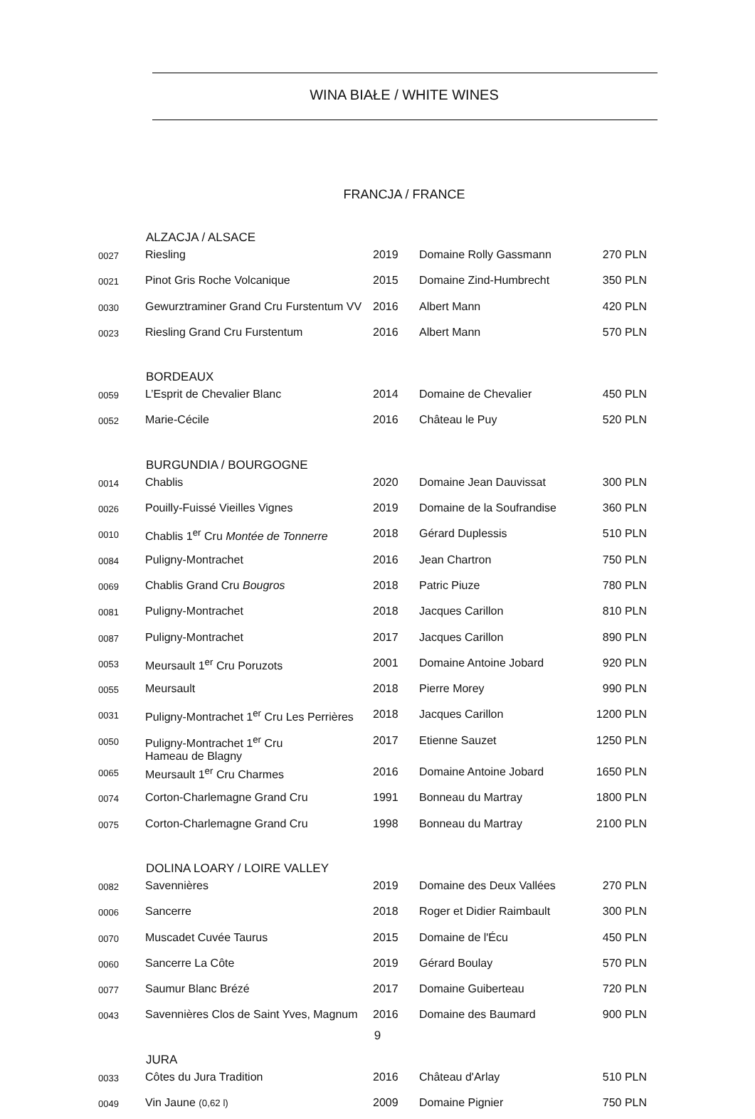WINA BIAŁE / WHITE WINES
FRANCJA / FRANCE
| | ALZACJA / ALSACE | | | |
| 0027 | Riesling | 2019 | Domaine Rolly Gassmann | 270 PLN |
| 0021 | Pinot Gris Roche Volcanique | 2015 | Domaine Zind-Humbrecht | 350 PLN |
| 0030 | Gewurztraminer Grand Cru Furstentum VV | 2016 | Albert Mann | 420 PLN |
| 0023 | Riesling Grand Cru Furstentum | 2016 | Albert Mann | 570 PLN |
| | BORDEAUX | | | |
| 0059 | L’Esprit de Chevalier Blanc | 2014 | Domaine de Chevalier | 450 PLN |
| 0052 | Marie-Cécile | 2016 | Château le Puy | 520 PLN |
| | BURGUNDIA / BOURGOGNE | | | |
| 0014 | Chablis | 2020 | Domaine Jean Dauvissat | 300 PLN |
| 0026 | Pouilly-Fuissé Vieilles Vignes | 2019 | Domaine de la Soufrandise | 360 PLN |
| 0010 | Chablis 1<sup>er</sup> Cru Montée de Tonnerre | 2018 | Gérard Duplessis | 510 PLN |
| 0084 | Puligny-Montrachet | 2016 | Jean Chartron | 750 PLN |
| 0069 | Chablis Grand Cru Bougros | 2018 | Patric Piuze | 780 PLN |
| 0081 | Puligny-Montrachet | 2018 | Jacques Carillon | 810 PLN |
| 0087 | Puligny-Montrachet | 2017 | Jacques Carillon | 890 PLN |
| 0053 | Meursault 1<sup>er</sup> Cru Poruzots | 2001 | Domaine Antoine Jobard | 920 PLN |
| 0055 | Meursault | 2018 | Pierre Morey | 990 PLN |
| 0031 | Puligny-Montrachet 1<sup>er</sup> Cru Les Perrières | 2018 | Jacques Carillon | 1200 PLN |
| 0050 | Puligny-Montrachet 1<sup>er</sup> Cru Hameau de Blagny | 2017 | Etienne Sauzet | 1250 PLN |
| 0065 | Meursault 1<sup>er</sup> Cru Charmes | 2016 | Domaine Antoine Jobard | 1650 PLN |
| 0074 | Corton-Charlemagne Grand Cru | 1991 | Bonneau du Martray | 1800 PLN |
| 0075 | Corton-Charlemagne Grand Cru | 1998 | Bonneau du Martray | 2100 PLN |
| | DOLINA LOARY / LOIRE VALLEY | | | |
| 0082 | Savennières | 2019 | Domaine des Deux Vallées | 270 PLN |
| 0006 | Sancerre | 2018 | Roger et Didier Raimbault | 300 PLN |
| 0070 | Muscadet Cuvée Taurus | 2015 | Domaine de l'Écu | 450 PLN |
| 0060 | Sancerre La Côte | 2019 | Gérard Boulay | 570 PLN |
| 0077 | Saumur Blanc Brézé | 2017 | Domaine Guiberteau | 720 PLN |
| 0043 | Savennières Clos de Saint Yves, Magnum | 2016 | Domaine des Baumard | 900 PLN |
| | JURA | | | |
| 0033 | Côtes du Jura Tradition | 2016 | Château d'Arlay | 510 PLN |
| 0049 | Vin Jaune (0,62 l) | 2009 | Domaine Pignier | 750 PLN |
9